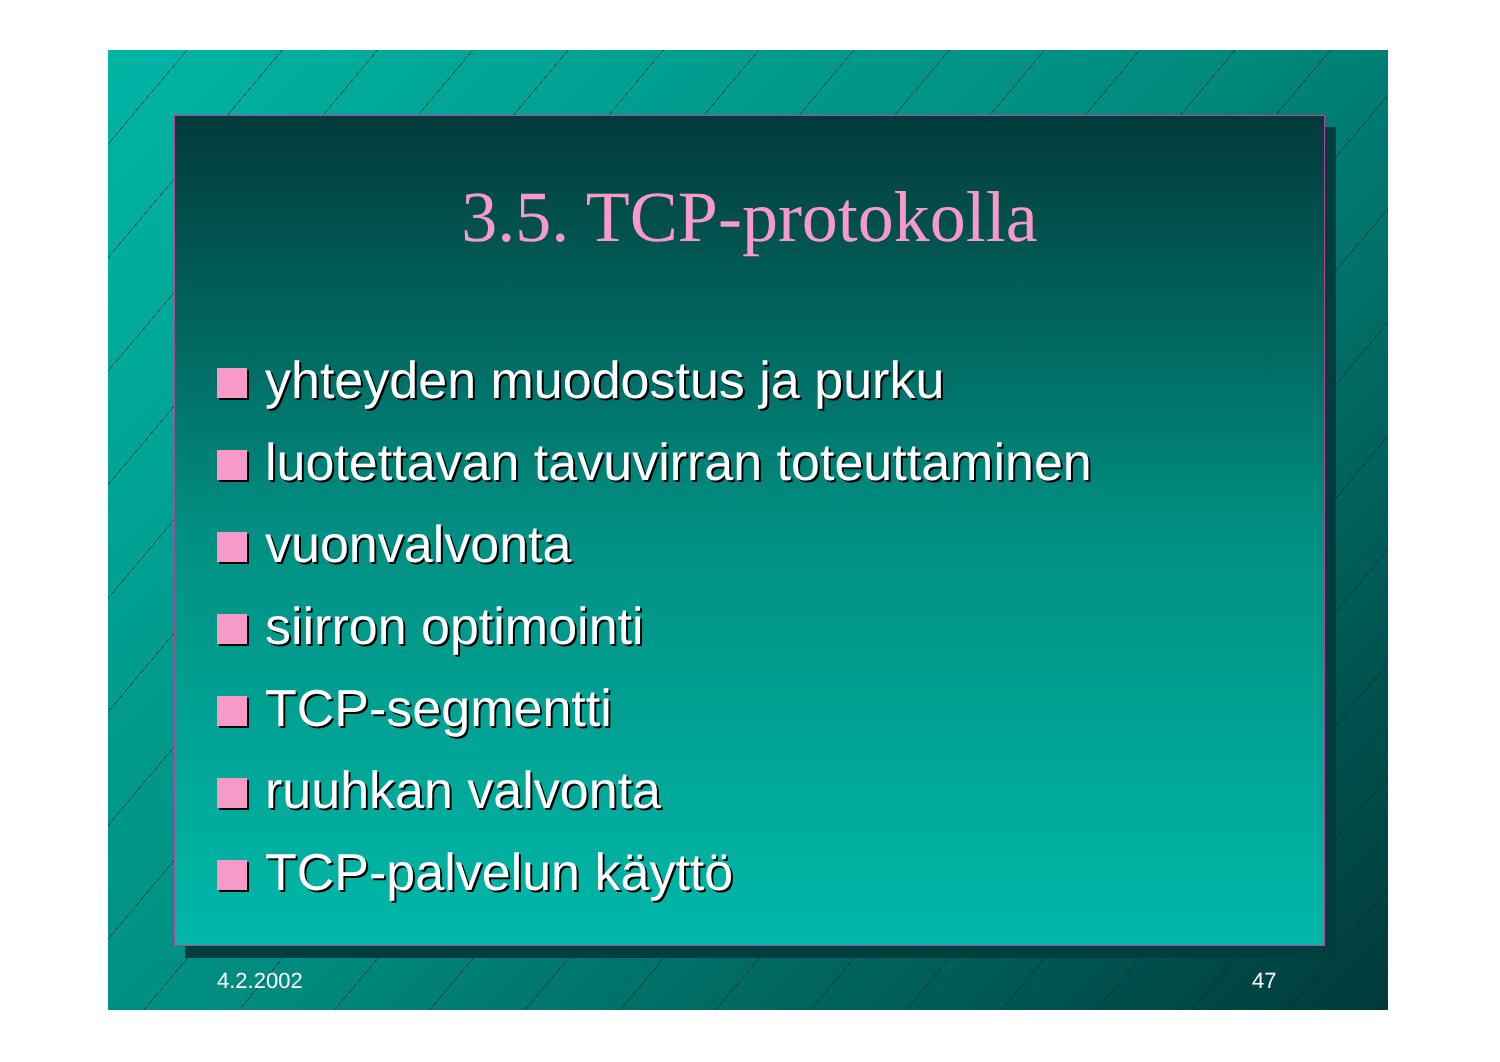3.5. TCP-protokolla
yhteyden muodostus ja purku
luotettavan tavuvirran toteuttaminen
vuonvalvonta
siirron optimointi
TCP-segmentti
ruuhkan valvonta
TCP-palvelun käyttö
4.2.2002 47